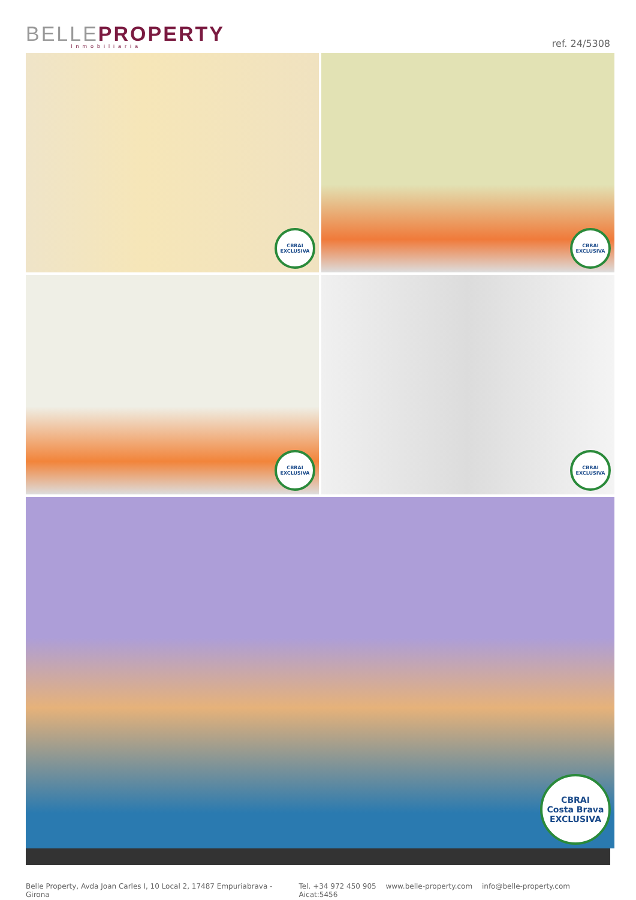BELLE PROPERTY
Inmobiliaria
ref. 24/5308
CBRAI
EXCLUSIVA
CBRAI
EXCLUSIVA
CBRAI
EXCLUSIVA
CBRAI
EXCLUSIVA
CBRAI
Costa Brava
EXCLUSIVA
Belle Property, Avda Joan Carles I, 10 Local 2, 17487 Empuriabrava - Girona
Tel. +34 972 450 905 www.belle-property.com info@belle-property.com Aicat:5456